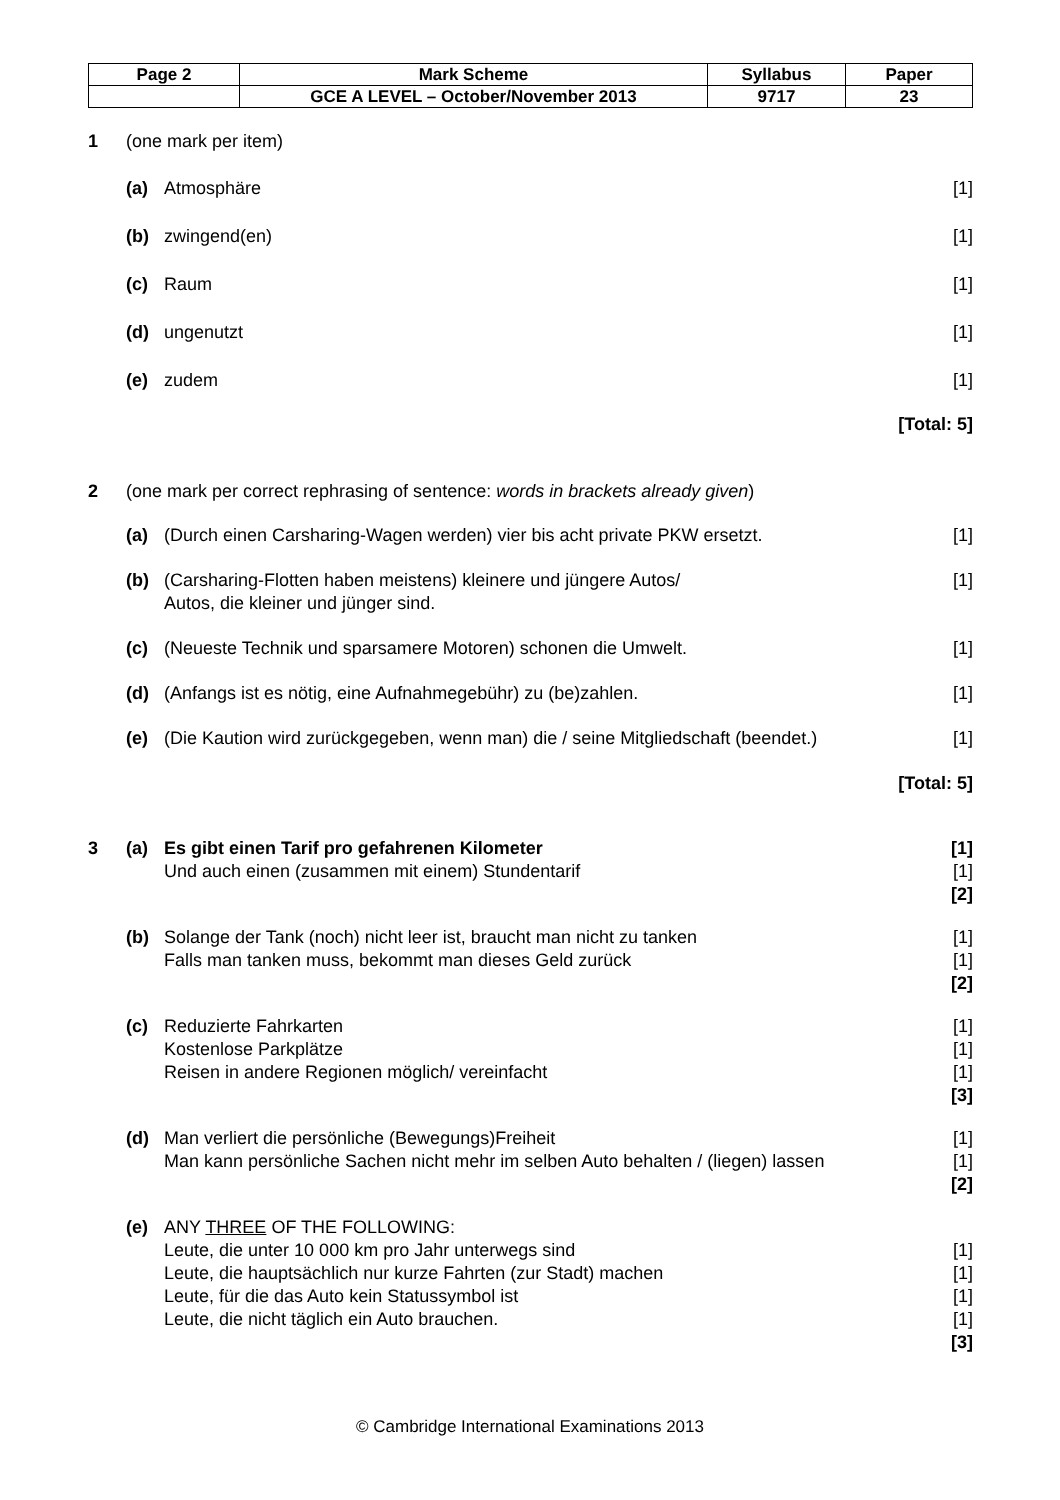| Page 2 | Mark Scheme | Syllabus | Paper |
| | GCE A LEVEL – October/November 2013 | 9717 | 23 |
1 (one mark per item)
(a) Atmosphäre [1]
(b) zwingend(en) [1]
(c) Raum [1]
(d) ungenutzt [1]
(e) zudem [1]
[Total: 5]
2 (one mark per correct rephrasing of sentence: words in brackets already given)
(a) (Durch einen Carsharing-Wagen werden) vier bis acht private PKW ersetzt. [1]
(b) (Carsharing-Flotten haben meistens) kleinere und jüngere Autos/
Autos, die kleiner und jünger sind. [1]
(c) (Neueste Technik und sparsamere Motoren) schonen die Umwelt. [1]
(d) (Anfangs ist es nötig, eine Aufnahmegebühr) zu (be)zahlen. [1]
(e) (Die Kaution wird zurückgegeben, wenn man) die / seine Mitgliedschaft (beendet.) [1]
[Total: 5]
3 (a) Es gibt einen Tarif pro gefahrenen Kilometer
Und auch einen (zusammen mit einem) Stundentarif [1]
[1]
[2]
(b) Solange der Tank (noch) nicht leer ist, braucht man nicht zu tanken
Falls man tanken muss, bekommt man dieses Geld zurück [1]
[1]
[2]
(c) Reduzierte Fahrkarten
Kostenlose Parkplätze
Reisen in andere Regionen möglich/ vereinfacht [1]
[1]
[1]
[3]
(d) Man verliert die persönliche (Bewegungs)Freiheit
Man kann persönliche Sachen nicht mehr im selben Auto behalten / (liegen) lassen [1]
[1]
[2]
(e) ANY THREE OF THE FOLLOWING:
Leute, die unter 10 000 km pro Jahr unterwegs sind
Leute, die hauptsächlich nur kurze Fahrten (zur Stadt) machen
Leute, für die das Auto kein Statussymbol ist
Leute, die nicht täglich ein Auto brauchen.
[1]
[1]
[1]
[1]
[3]
© Cambridge International Examinations 2013